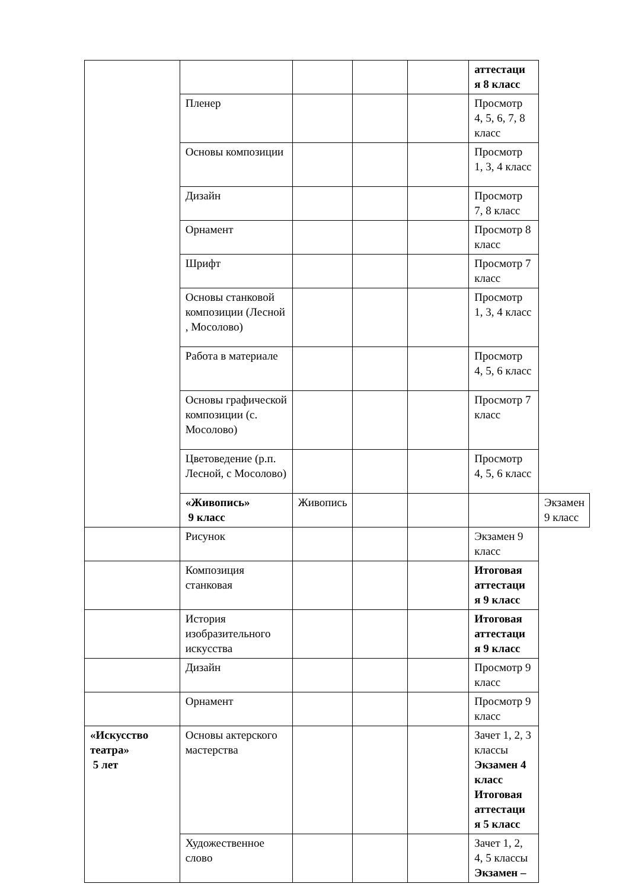| | | | | | аттестаци я 8 класс | |
| | Пленер | | | | Просмотр 4, 5, 6, 7, 8 класс | |
| | Основы композиции | | | | Просмотр 1, 3, 4 класс | |
| | Дизайн | | | | Просмотр 7, 8 класс | |
| | Орнамент | | | | Просмотр 8 класс | |
| | Шрифт | | | | Просмотр 7 класс | |
| | Основы станковой композиции (Лесной , Мосолово) | | | | Просмотр 1, 3, 4 класс | |
| | Работа в материале | | | | Просмотр 4, 5, 6 класс | |
| | Основы графической композиции (с. Мосолово) | | | | Просмотр 7 класс | |
| | Цветоведение (р.п. Лесной, с Мосолово) | | | | Просмотр 4, 5, 6 класс | |
| | «Живопись» 9 класс | Живопись | | | | Экзамен 9 класс |
| | Рисунок | | | | Экзамен 9 класс | |
| | Композиция станковая | | | | Итоговая аттестаци я 9 класс | |
| | История изобразительного искусства | | | | Итоговая аттестаци я 9 класс | |
| | Дизайн | | | | Просмотр 9 класс | |
| | Орнамент | | | | Просмотр 9 класс | |
| «Искусство театра» 5 лет | Основы актерского мастерства | | | | Зачет 1, 2, 3 классы Экзамен 4 класс Итоговая аттестаци я 5 класс | |
| | Художественное слово | | | | Зачет 1, 2, 4, 5 классы Экзамен – | |